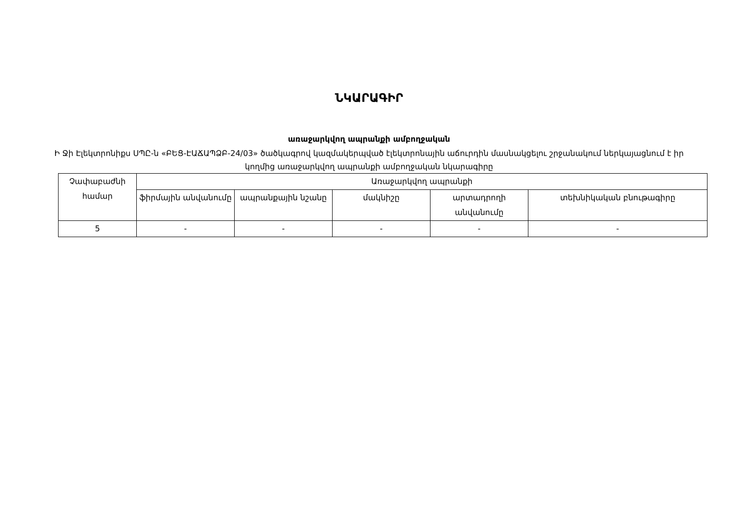ՆԿԱՐԱԳԻՐ
առաջարկվող ապրանքի ամբողջական
Ի Ջի Էլեկտրոնիքս ՍՊԸ-ն «ԲԵՑ-ԷԱՃԱՊՁԲ-24/03» ծածկագրով կազմակերպված էլեկտրոնային աճուրդին մասնակցելու շրջանակում ներկայացնում է իր կողմից առաջարկվող ապրանքի ամբողջական նկարագիրը
| Չափաբաժնի համար | Առաջարկվող ապրանքի | | | | |
| --- | --- | --- | --- | --- | --- |
| | ֆիրմային անվանումը | ապրանքային նշանը | մակնիշը | արտադրողի անվանումը | տեխնիկական բնութագիրը |
| 5 | - | - | - | - | - |